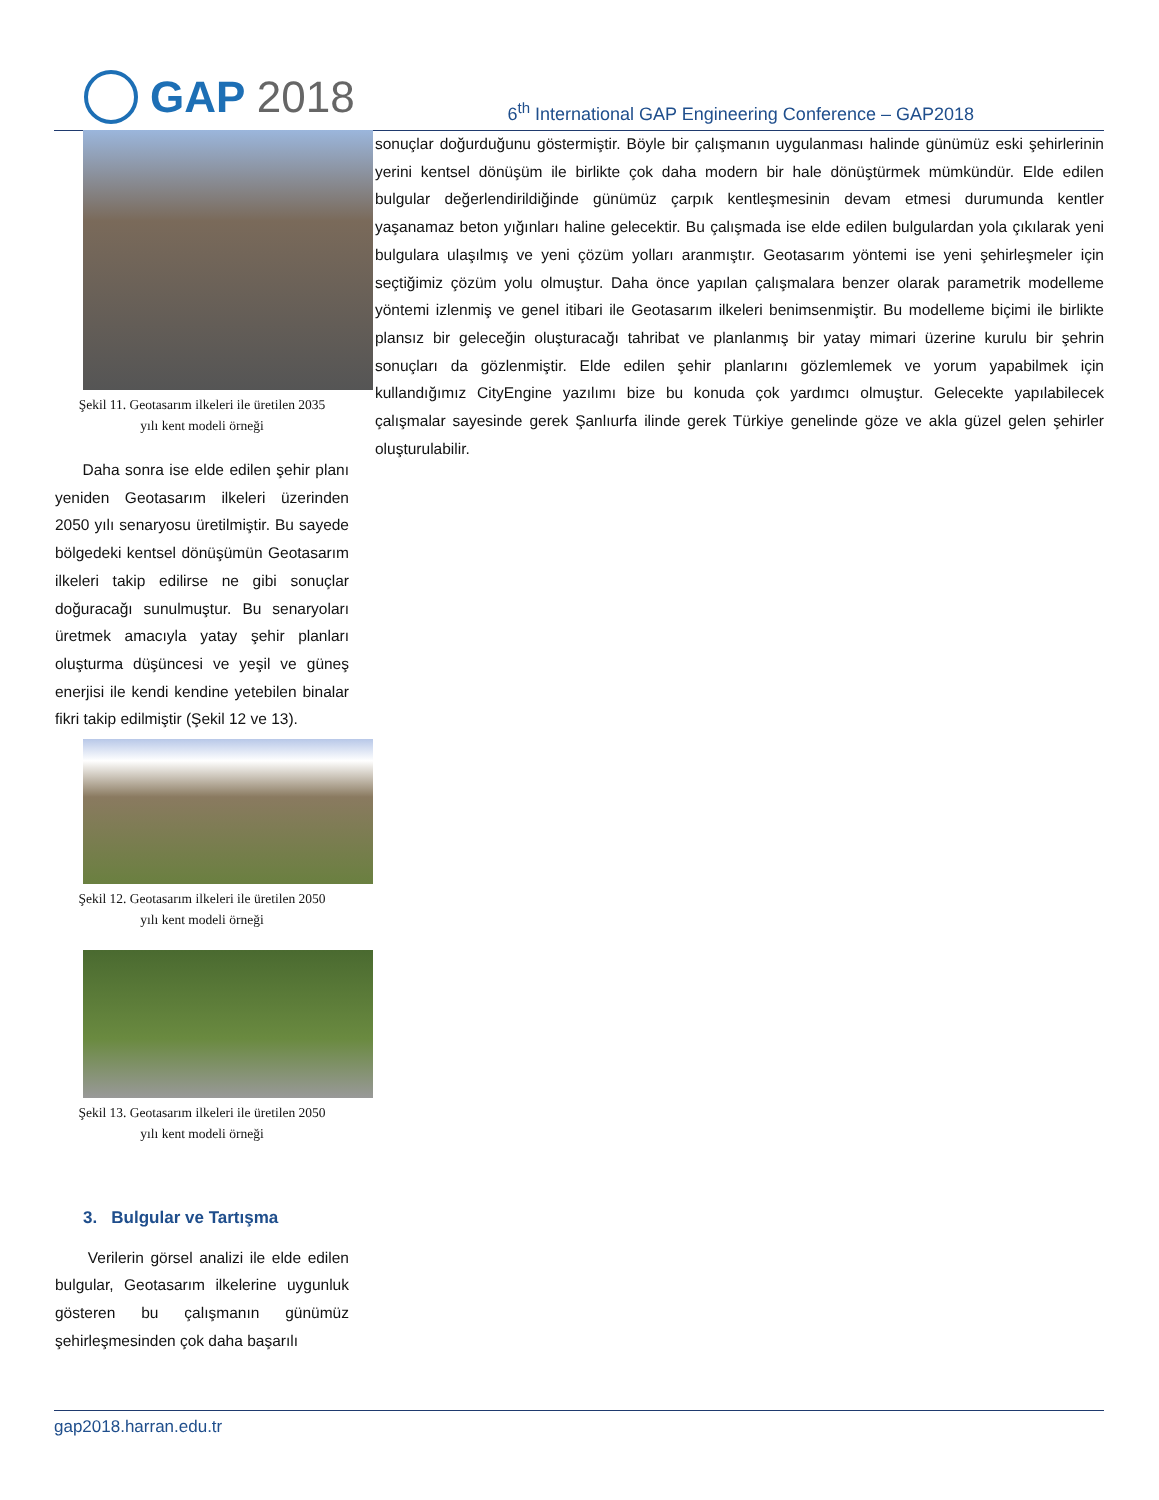GAP 2018
6<sup>th</sup> International GAP Engineering Conference – GAP2018
Şekil 11. Geotasarım ilkeleri ile üretilen 2035
yılı kent modeli örneği
Daha sonra ise elde edilen şehir planı yeniden Geotasarım ilkeleri üzerinden 2050 yılı senaryosu üretilmiştir. Bu sayede bölgedeki kentsel dönüşümün Geotasarım ilkeleri takip edilirse ne gibi sonuçlar doğuracağı sunulmuştur. Bu senaryoları üretmek amacıyla yatay şehir planları oluşturma düşüncesi ve yeşil ve güneş enerjisi ile kendi kendine yetebilen binalar fikri takip edilmiştir (Şekil 12 ve 13).
Şekil 12. Geotasarım ilkeleri ile üretilen 2050
yılı kent modeli örneği
Şekil 13. Geotasarım ilkeleri ile üretilen 2050
yılı kent modeli örneği
3. Bulgular ve Tartışma
Verilerin görsel analizi ile elde edilen bulgular, Geotasarım ilkelerine uygunluk gösteren bu çalışmanın günümüz şehirleşmesinden çok daha başarılı
sonuçlar doğurduğunu göstermiştir. Böyle bir çalışmanın uygulanması halinde günümüz eski şehirlerinin yerini kentsel dönüşüm ile birlikte çok daha modern bir hale dönüştürmek mümkündür. Elde edilen bulgular değerlendirildiğinde günümüz çarpık kentleşmesinin devam etmesi durumunda kentler yaşanamaz beton yığınları haline gelecektir. Bu çalışmada ise elde edilen bulgulardan yola çıkılarak yeni bulgulara ulaşılmış ve yeni çözüm yolları aranmıştır. Geotasarım yöntemi ise yeni şehirleşmeler için seçtiğimiz çözüm yolu olmuştur. Daha önce yapılan çalışmalara benzer olarak parametrik modelleme yöntemi izlenmiş ve genel itibari ile Geotasarım ilkeleri benimsenmiştir. Bu modelleme biçimi ile birlikte plansız bir geleceğin oluşturacağı tahribat ve planlanmış bir yatay mimari üzerine kurulu bir şehrin sonuçları da gözlenmiştir. Elde edilen şehir planlarını gözlemlemek ve yorum yapabilmek için kullandığımız CityEngine yazılımı bize bu konuda çok yardımcı olmuştur. Gelecekte yapılabilecek çalışmalar sayesinde gerek Şanlıurfa ilinde gerek Türkiye genelinde göze ve akla güzel gelen şehirler oluşturulabilir.
gap2018.harran.edu.tr